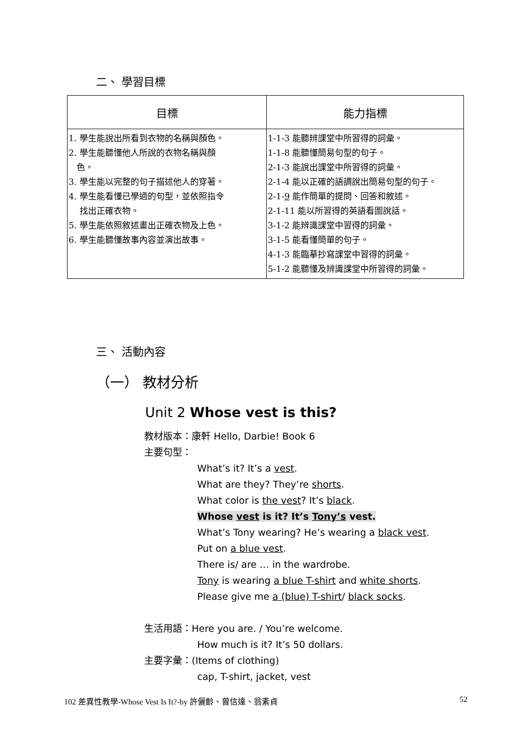二、 學習目標
| 目標 | 能力指標 |
| --- | --- |
| 1. 學生能說出所看到衣物的名稱與顏色。 2. 學生能聽懂他人所說的衣物名稱與顏 色。 3. 學生能以完整的句子描述他人的穿著。 4. 學生能看懂已學過的句型，並依照指令 找出正確衣物。 5. 學生能依照敘述畫出正確衣物及上色。 6. 學生能聽懂故事內容並演出故事。 | 1-1-3 能聽辨課堂中所習得的詞彙。 1-1-8 能聽懂簡易句型的句子。 2-1-3 能說出課堂中所習得的詞彙。 2-1-4 能以正確的語調說出簡易句型的句子。 2-1- 9 能作簡單的提問、回答和敘述。 2-1-11 能以所習得的英語看圖說話。 3-1-2 能辨識課堂中習得的詞彙。 3-1-5 能看懂簡單的句子。 4-1-3 能臨摹抄寫課堂中習得的詞彙。 5-1-2 能聽懂及辨識課堂中所習得的詞彙。 |
三、 活動內容
（一） 教材分析
Unit 2 Whose vest is this?
教材版本：康軒 Hello, Darbie! Book 6
主要句型：
What’s it? It’s a vest.
What are they? They’re shorts.
What color is the vest? It’s black.
Whose vest is it? It’s Tony’s vest.
What’s Tony wearing? He’s wearing a black vest.
Put on a blue vest.
There is/ are … in the wardrobe.
Tony is wearing a blue T-shirt and white shorts.
Please give me a (blue) T-shirt/ black socks.
生活用語：Here you are. / You’re welcome.
How much is it? It’s 50 dollars.
主要字彙：(Items of clothing)
cap, T-shirt, jacket, vest
102 差異性教學-Whose Vest Is It?-by 許儷齡、曾信達、翁素貞 52